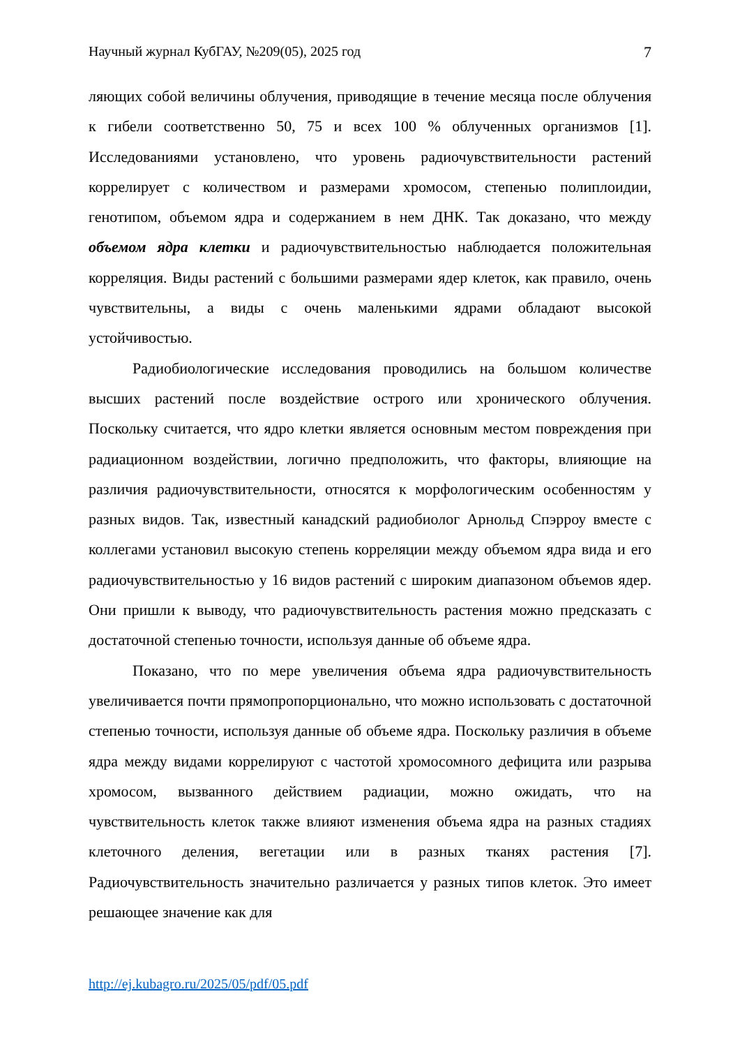Научный журнал КубГАУ, №209(05), 2025 год 7
ляющих собой величины облучения, приводящие в течение месяца после облучения к гибели соответственно 50, 75 и всех 100 % облученных организмов [1]. Исследованиями установлено, что уровень радиочувствительности растений коррелирует с количеством и размерами хромосом, степенью полиплоидии, генотипом, объемом ядра и содержанием в нем ДНК. Так доказано, что между объемом ядра клетки и радиочувствительностью наблюдается положительная корреляция. Виды растений с большими размерами ядер клеток, как правило, очень чувствительны, а виды с очень маленькими ядрами обладают высокой устойчивостью.
Радиобиологические исследования проводились на большом количестве высших растений после воздействие острого или хронического облучения. Поскольку считается, что ядро клетки является основным местом повреждения при радиационном воздействии, логично предположить, что факторы, влияющие на различия радиочувствительности, относятся к морфологическим особенностям у разных видов. Так, известный канадский радиобиолог Арнольд Спэрроу вместе с коллегами установил высокую степень корреляции между объемом ядра вида и его радиочувствительностью у 16 видов растений с широким диапазоном объемов ядер. Они пришли к выводу, что радиочувствительность растения можно предсказать с достаточной степенью точности, используя данные об объеме ядра.
Показано, что по мере увеличения объема ядра радиочувствительность увеличивается почти прямопропорционально, что можно использовать с достаточной степенью точности, используя данные об объеме ядра. Поскольку различия в объеме ядра между видами коррелируют с частотой хромосомного дефицита или разрыва хромосом, вызванного действием радиации, можно ожидать, что на чувствительность клеток также влияют изменения объема ядра на разных стадиях клеточного деления, вегетации или в разных тканях растения [7]. Радиочувствительность значительно различается у разных типов клеток. Это имеет решающее значение как для
http://ej.kubagro.ru/2025/05/pdf/05.pdf